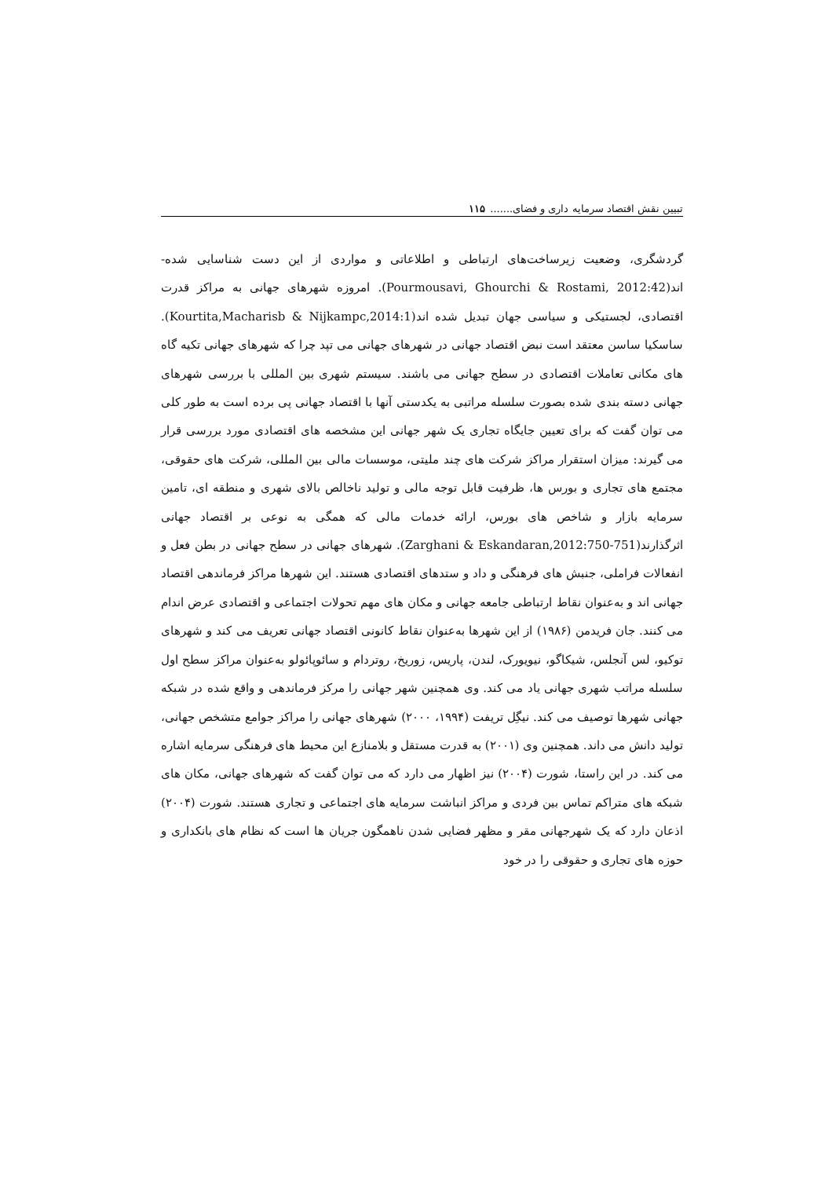تبیین نقش اقتصاد سرمایه داری و فضای....... ۱۱۵
گردشگری، وضعیت زیرساخت‌های ارتباطی و اطلاعاتی و مواردی از این دست شناسایی شده-اند(Pourmousavi, Ghourchi & Rostami, 2012:42). امروزه شهرهای جهانی به مراکز قدرت اقتصادی، لجستیکی و سیاسی جهان تبدیل شده اند(Kourtita,Macharisb & Nijkampc,2014:1). ساسکیا ساسن معتقد است نبض اقتصاد جهانی در شهرهای جهانی می تپد چرا که شهرهای جهانی تکیه گاه های مکانی تعاملات اقتصادی در سطح جهانی می باشند. سیستم شهری بین المللی با بررسی شهرهای جهانی دسته بندی شده بصورت سلسله مراتبی به یکدستی آنها با اقتصاد جهانی پی برده است به طور کلی می توان گفت که برای تعیین جایگاه تجاری یک شهر جهانی این مشخصه های اقتصادی مورد بررسی قرار می گیرند: میزان استقرار مراکز شرکت های چند ملیتی، موسسات مالی بین المللی، شرکت های حقوقی، مجتمع های تجاری و بورس ها، ظرفیت قابل توجه مالی و تولید ناخالص بالای شهری و منطقه ای، تامین سرمایه بازار و شاخص های بورس، ارائه خدمات مالی که همگی به نوعی بر اقتصاد جهانی اثرگذارند(Zarghani & Eskandaran,2012:750-751). شهرهای جهانی در سطح جهانی در بطن فعل و انفعالات فراملی، جنبش های فرهنگی و داد و ستدهای اقتصادی هستند. این شهرها مراکز فرماندهی اقتصاد جهانی اند و به‌عنوان نقاط ارتباطی جامعه جهانی و مکان های مهم تحولات اجتماعی و اقتصادی عرض اندام می کنند. جان فریدمن (۱۹۸۶) از این شهرها به‌عنوان نقاط کانونی اقتصاد جهانی تعریف می کند و شهرهای توکیو، لس آنجلس، شیکاگو، نیویورک، لندن، پاریس، زوریخ، روتردام و سائوپائولو به‌عنوان مراکز سطح اول سلسله مراتب شهری جهانی یاد می کند. وی همچنین شهر جهانی را مرکز فرماندهی و واقع شده در شبکه جهانی شهرها توصیف می کند. نیگِل تریفت (۱۹۹۴، ۲۰۰۰) شهرهای جهانی را مراکز جوامع متشخص جهانی، تولید دانش می داند. همچنین وی (۲۰۰۱) به قدرت مستقل و بلامنازع این محیط های فرهنگی سرمایه اشاره می کند. در این راستا، شورت (۲۰۰۴) نیز اظهار می دارد که می توان گفت که شهرهای جهانی، مکان های شبکه های متراکم تماس بین فردی و مراکز انباشت سرمایه های اجتماعی و تجاری هستند. شورت (۲۰۰۴) اذعان دارد که یک شهرجهانی مقر و مظهر فضایی شدن ناهمگون جریان ها است که نظام های بانکداری و حوزه های تجاری و حقوقی را در خود